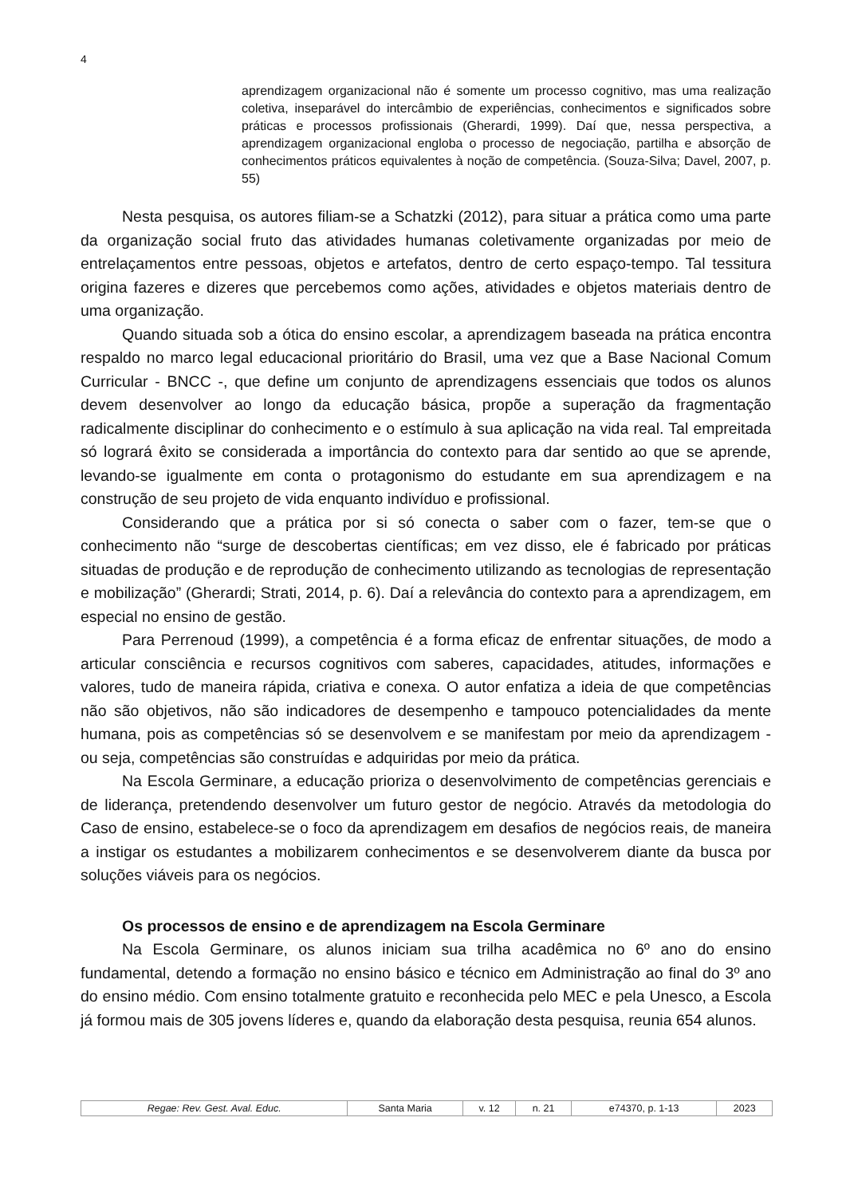4
aprendizagem organizacional não é somente um processo cognitivo, mas uma realização coletiva, inseparável do intercâmbio de experiências, conhecimentos e significados sobre práticas e processos profissionais (Gherardi, 1999). Daí que, nessa perspectiva, a aprendizagem organizacional engloba o processo de negociação, partilha e absorção de conhecimentos práticos equivalentes à noção de competência. (Souza-Silva; Davel, 2007, p. 55)
Nesta pesquisa, os autores filiam-se a Schatzki (2012), para situar a prática como uma parte da organização social fruto das atividades humanas coletivamente organizadas por meio de entrelaçamentos entre pessoas, objetos e artefatos, dentro de certo espaço-tempo. Tal tessitura origina fazeres e dizeres que percebemos como ações, atividades e objetos materiais dentro de uma organização.
Quando situada sob a ótica do ensino escolar, a aprendizagem baseada na prática encontra respaldo no marco legal educacional prioritário do Brasil, uma vez que a Base Nacional Comum Curricular - BNCC -, que define um conjunto de aprendizagens essenciais que todos os alunos devem desenvolver ao longo da educação básica, propõe a superação da fragmentação radicalmente disciplinar do conhecimento e o estímulo à sua aplicação na vida real. Tal empreitada só logrará êxito se considerada a importância do contexto para dar sentido ao que se aprende, levando-se igualmente em conta o protagonismo do estudante em sua aprendizagem e na construção de seu projeto de vida enquanto indivíduo e profissional.
Considerando que a prática por si só conecta o saber com o fazer, tem-se que o conhecimento não “surge de descobertas científicas; em vez disso, ele é fabricado por práticas situadas de produção e de reprodução de conhecimento utilizando as tecnologias de representação e mobilização” (Gherardi; Strati, 2014, p. 6). Daí a relevância do contexto para a aprendizagem, em especial no ensino de gestão.
Para Perrenoud (1999), a competência é a forma eficaz de enfrentar situações, de modo a articular consciência e recursos cognitivos com saberes, capacidades, atitudes, informações e valores, tudo de maneira rápida, criativa e conexa. O autor enfatiza a ideia de que competências não são objetivos, não são indicadores de desempenho e tampouco potencialidades da mente humana, pois as competências só se desenvolvem e se manifestam por meio da aprendizagem - ou seja, competências são construídas e adquiridas por meio da prática.
Na Escola Germinare, a educação prioriza o desenvolvimento de competências gerenciais e de liderança, pretendendo desenvolver um futuro gestor de negócio. Através da metodologia do Caso de ensino, estabelece-se o foco da aprendizagem em desafios de negócios reais, de maneira a instigar os estudantes a mobilizarem conhecimentos e se desenvolverem diante da busca por soluções viáveis para os negócios.
Os processos de ensino e de aprendizagem na Escola Germinare
Na Escola Germinare, os alunos iniciam sua trilha acadêmica no 6º ano do ensino fundamental, detendo a formação no ensino básico e técnico em Administração ao final do 3º ano do ensino médio. Com ensino totalmente gratuito e reconhecida pelo MEC e pela Unesco, a Escola já formou mais de 305 jovens líderes e, quando da elaboração desta pesquisa, reunia 654 alunos.
| Regae: Rev. Gest. Aval. Educ. | Santa Maria | v. 12 | n. 21 | e74370, p. 1-13 | 2023 |